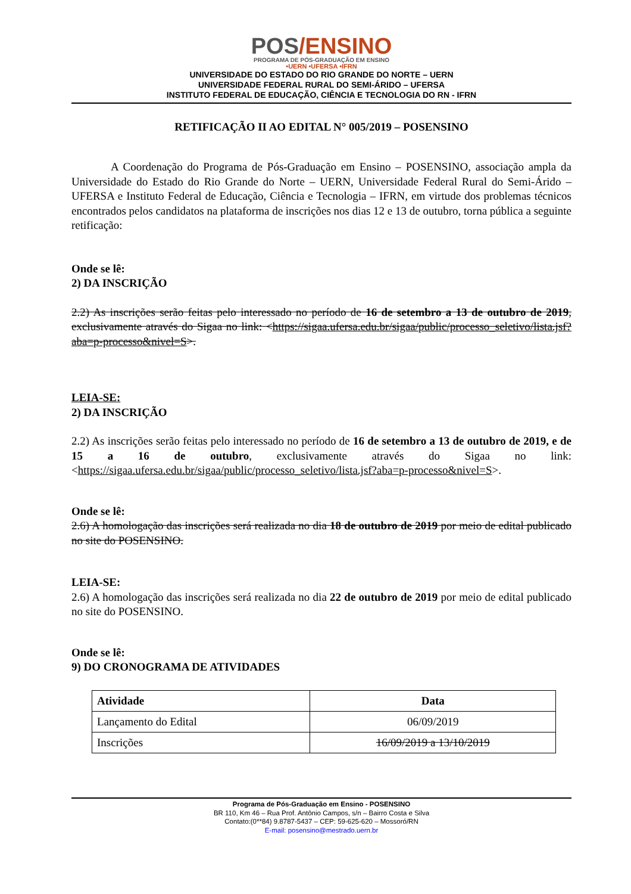POS/ENSINO
PROGRAMA DE PÓS-GRADUAÇÃO EM ENSINO
•UERN •UFERSA •IFRN
UNIVERSIDADE DO ESTADO DO RIO GRANDE DO NORTE – UERN
UNIVERSIDADE FEDERAL RURAL DO SEMI-ÁRIDO – UFERSA
INSTITUTO FEDERAL DE EDUCAÇÃO, CIÊNCIA E TECNOLOGIA DO RN - IFRN
RETIFICAÇÃO II AO EDITAL N° 005/2019 – POSENSINO
A Coordenação do Programa de Pós-Graduação em Ensino – POSENSINO, associação ampla da Universidade do Estado do Rio Grande do Norte – UERN, Universidade Federal Rural do Semi-Árido – UFERSA e Instituto Federal de Educação, Ciência e Tecnologia – IFRN, em virtude dos problemas técnicos encontrados pelos candidatos na plataforma de inscrições nos dias 12 e 13 de outubro, torna pública a seguinte retificação:
Onde se lê:
2) DA INSCRIÇÃO
2.2) As inscrições serão feitas pelo interessado no período de 16 de setembro a 13 de outubro de 2019, exclusivamente através do Sigaa no link: <https://sigaa.ufersa.edu.br/sigaa/public/processo_seletivo/lista.jsf?aba=p-processo&nivel=S>.
LEIA-SE:
2) DA INSCRIÇÃO
2.2) As inscrições serão feitas pelo interessado no período de 16 de setembro a 13 de outubro de 2019, e de 15 a 16 de outubro, exclusivamente através do Sigaa no link: <https://sigaa.ufersa.edu.br/sigaa/public/processo_seletivo/lista.jsf?aba=p-processo&nivel=S>.
Onde se lê:
2.6) A homologação das inscrições será realizada no dia 18 de outubro de 2019 por meio de edital publicado no site do POSENSINO.
LEIA-SE:
2.6) A homologação das inscrições será realizada no dia 22 de outubro de 2019 por meio de edital publicado no site do POSENSINO.
Onde se lê:
9) DO CRONOGRAMA DE ATIVIDADES
| Atividade | Data |
| --- | --- |
| Lançamento do Edital | 06/09/2019 |
| Inscrições | 16/09/2019 a 13/10/2019 |
Programa de Pós-Graduação em Ensino - POSENSINO
BR 110, Km 46 – Rua Prof. Antônio Campos, s/n – Bairro Costa e Silva
Contato:(0**84) 9.8787-5437 – CEP: 59-625-620 – Mossoró/RN
E-mail: posensino@mestrado.uern.br